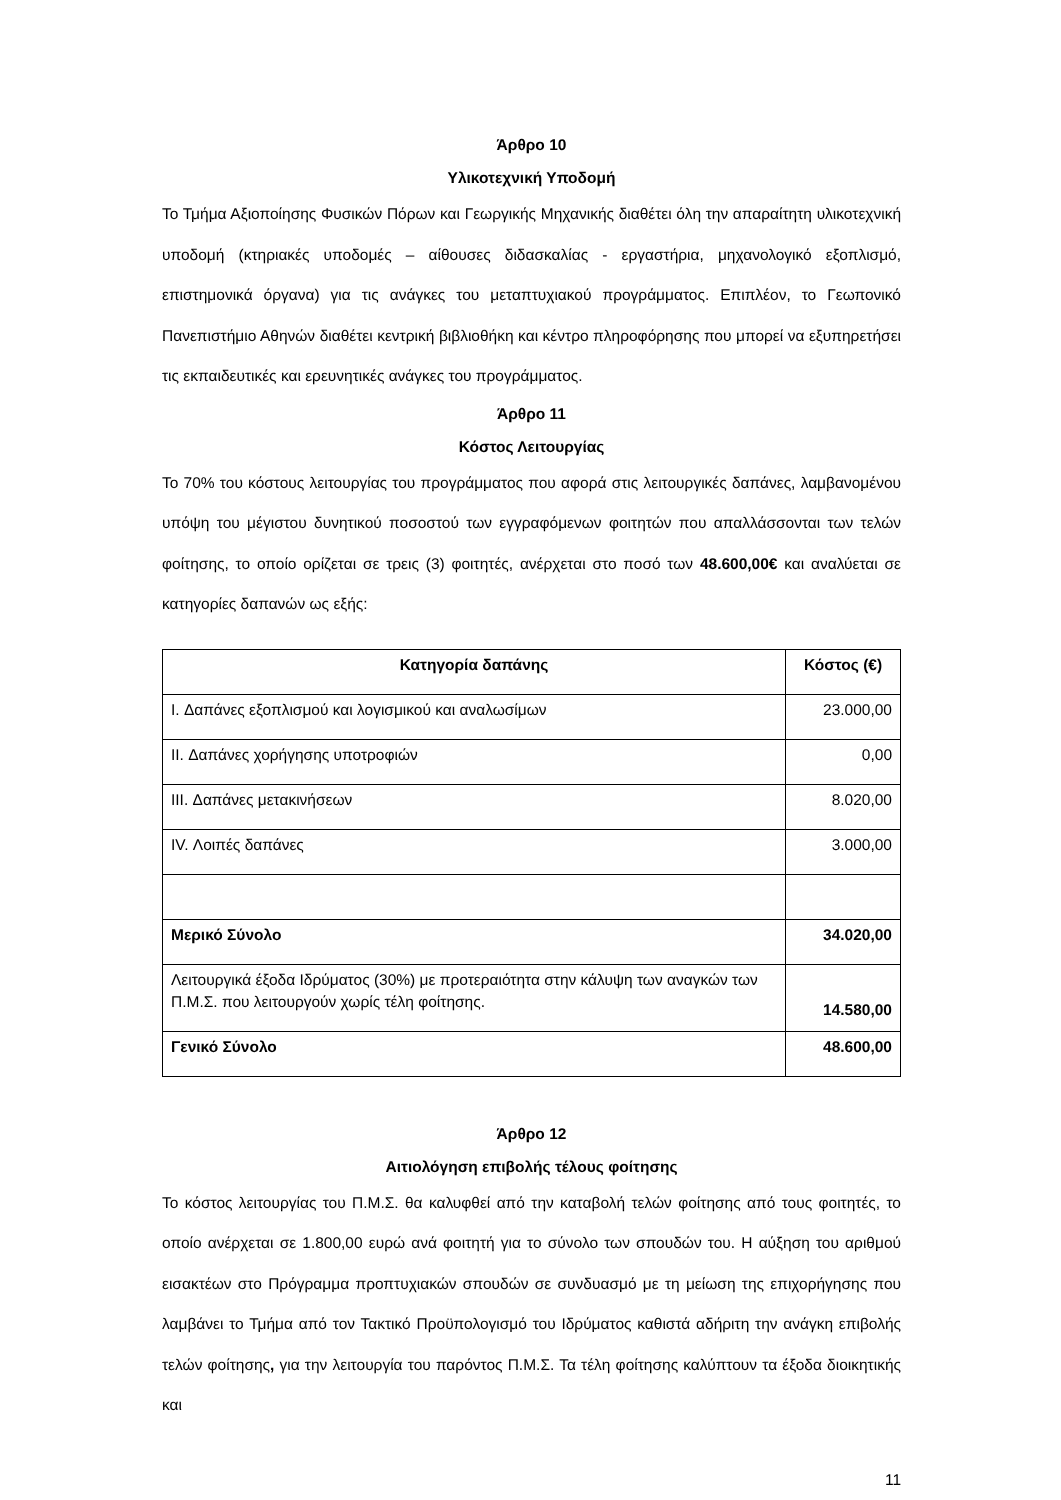Άρθρο 10
Υλικοτεχνική Υποδομή
Το Τμήμα Αξιοποίησης Φυσικών Πόρων και Γεωργικής Μηχανικής διαθέτει όλη την απαραίτητη υλικοτεχνική υποδομή (κτηριακές υποδομές – αίθουσες διδασκαλίας - εργαστήρια, μηχανολογικό εξοπλισμό, επιστημονικά όργανα) για τις ανάγκες του μεταπτυχιακού προγράμματος. Επιπλέον, το Γεωπονικό Πανεπιστήμιο Αθηνών διαθέτει κεντρική βιβλιοθήκη και κέντρο πληροφόρησης που μπορεί να εξυπηρετήσει τις εκπαιδευτικές και ερευνητικές ανάγκες του προγράμματος.
Άρθρο 11
Κόστος Λειτουργίας
Το 70% του κόστους λειτουργίας του προγράμματος που αφορά στις λειτουργικές δαπάνες, λαμβανομένου υπόψη του μέγιστου δυνητικού ποσοστού των εγγραφόμενων φοιτητών που απαλλάσσονται των τελών φοίτησης, το οποίο ορίζεται σε τρεις (3) φοιτητές, ανέρχεται στο ποσό των 48.600,00€ και αναλύεται σε κατηγορίες δαπανών ως εξής:
| Κατηγορία δαπάνης | Κόστος (€) |
| --- | --- |
| I. Δαπάνες εξοπλισμού και λογισμικού και αναλωσίμων | 23.000,00 |
| II. Δαπάνες χορήγησης υποτροφιών | 0,00 |
| III. Δαπάνες μετακινήσεων | 8.020,00 |
| IV. Λοιπές δαπάνες | 3.000,00 |
| Μερικό Σύνολο | 34.020,00 |
| Λειτουργικά έξοδα Ιδρύματος (30%) με προτεραιότητα στην κάλυψη των αναγκών των Π.Μ.Σ. που λειτουργούν χωρίς τέλη φοίτησης. | 14.580,00 |
| Γενικό Σύνολο | 48.600,00 |
Άρθρο 12
Αιτιολόγηση επιβολής τέλους φοίτησης
Το κόστος λειτουργίας του Π.Μ.Σ. θα καλυφθεί από την καταβολή τελών φοίτησης από τους φοιτητές, το οποίο ανέρχεται σε 1.800,00 ευρώ ανά φοιτητή για το σύνολο των σπουδών του. Η αύξηση του αριθμού εισακτέων στο Πρόγραμμα προπτυχιακών σπουδών σε συνδυασμό με τη μείωση της επιχορήγησης που λαμβάνει το Τμήμα από τον Τακτικό Προϋπολογισμό του Ιδρύματος καθιστά αδήριτη την ανάγκη επιβολής τελών φοίτησης, για την λειτουργία του παρόντος Π.Μ.Σ. Τα τέλη φοίτησης καλύπτουν τα έξοδα διοικητικής και
11